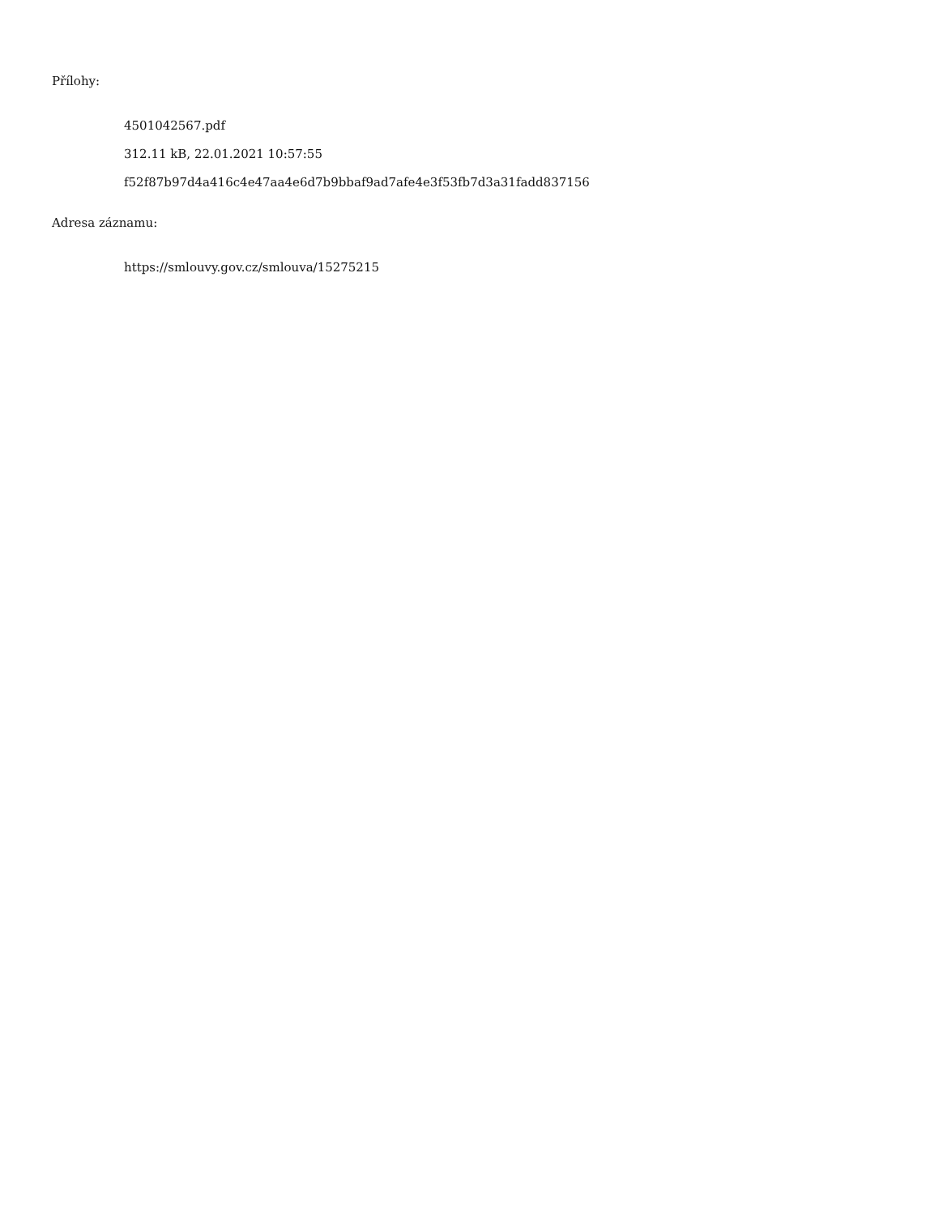Přílohy:
4501042567.pdf
312.11 kB, 22.01.2021 10:57:55
f52f87b97d4a416c4e47aa4e6d7b9bbaf9ad7afe4e3f53fb7d3a31fadd837156
Adresa záznamu:
https://smlouvy.gov.cz/smlouva/15275215